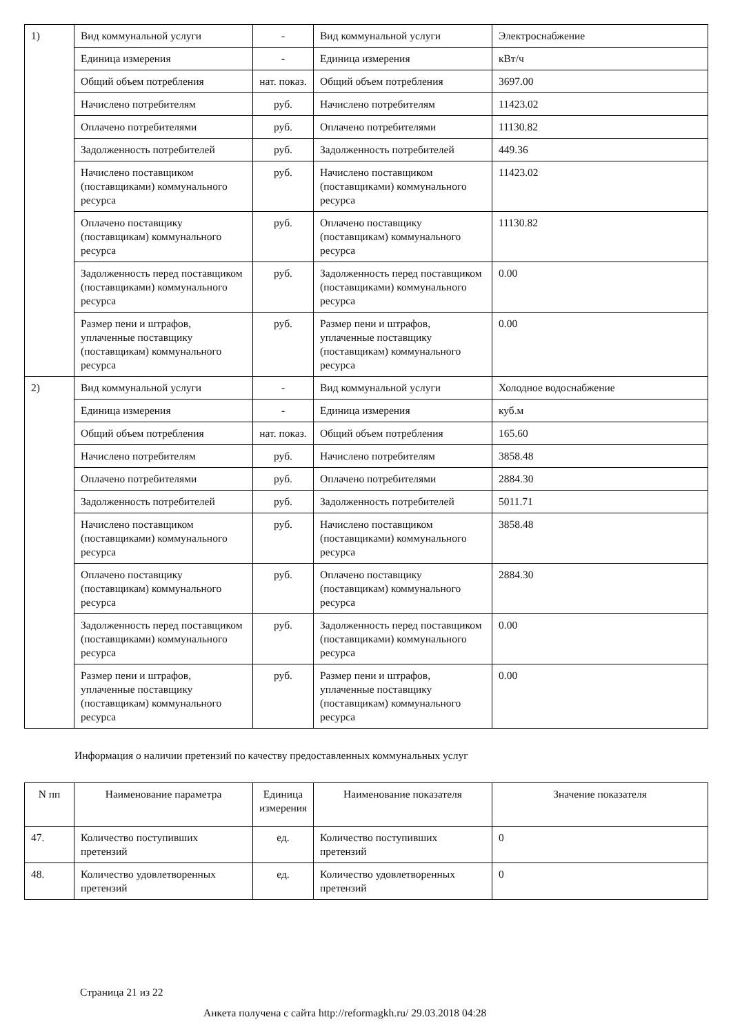| 1) | Вид коммунальной услуги | - | Вид коммунальной услуги | Электроснабжение |
| | Единица измерения | - | Единица измерения | кВт/ч |
| | Общий объем потребления | нат. показ. | Общий объем потребления | 3697.00 |
| | Начислено потребителям | руб. | Начислено потребителям | 11423.02 |
| | Оплачено потребителями | руб. | Оплачено потребителями | 11130.82 |
| | Задолженность потребителей | руб. | Задолженность потребителей | 449.36 |
| | Начислено поставщиком (поставщиками) коммунального ресурса | руб. | Начислено поставщиком (поставщиками) коммунального ресурса | 11423.02 |
| | Оплачено поставщику (поставщикам) коммунального ресурса | руб. | Оплачено поставщику (поставщикам) коммунального ресурса | 11130.82 |
| | Задолженность перед поставщиком (поставщиками) коммунального ресурса | руб. | Задолженность перед поставщиком (поставщиками) коммунального ресурса | 0.00 |
| | Размер пени и штрафов, уплаченные поставщику (поставщикам) коммунального ресурса | руб. | Размер пени и штрафов, уплаченные поставщику (поставщикам) коммунального ресурса | 0.00 |
| 2) | Вид коммунальной услуги | - | Вид коммунальной услуги | Холодное водоснабжение |
| | Единица измерения | - | Единица измерения | куб.м |
| | Общий объем потребления | нат. показ. | Общий объем потребления | 165.60 |
| | Начислено потребителям | руб. | Начислено потребителям | 3858.48 |
| | Оплачено потребителями | руб. | Оплачено потребителями | 2884.30 |
| | Задолженность потребителей | руб. | Задолженность потребителей | 5011.71 |
| | Начислено поставщиком (поставщиками) коммунального ресурса | руб. | Начислено поставщиком (поставщиками) коммунального ресурса | 3858.48 |
| | Оплачено поставщику (поставщикам) коммунального ресурса | руб. | Оплачено поставщику (поставщикам) коммунального ресурса | 2884.30 |
| | Задолженность перед поставщиком (поставщиками) коммунального ресурса | руб. | Задолженность перед поставщиком (поставщиками) коммунального ресурса | 0.00 |
| | Размер пени и штрафов, уплаченные поставщику (поставщикам) коммунального ресурса | руб. | Размер пени и штрафов, уплаченные поставщику (поставщикам) коммунального ресурса | 0.00 |
Информация о наличии претензий по качеству предоставленных коммунальных услуг
| N пп | Наименование параметра | Единица измерения | Наименование показателя | Значение показателя |
| --- | --- | --- | --- | --- |
| 47. | Количество поступивших претензий | ед. | Количество поступивших претензий | 0 |
| 48. | Количество удовлетворенных претензий | ед. | Количество удовлетворенных претензий | 0 |
Страница 21 из 22
Анкета получена с сайта http://reformagkh.ru/ 29.03.2018 04:28